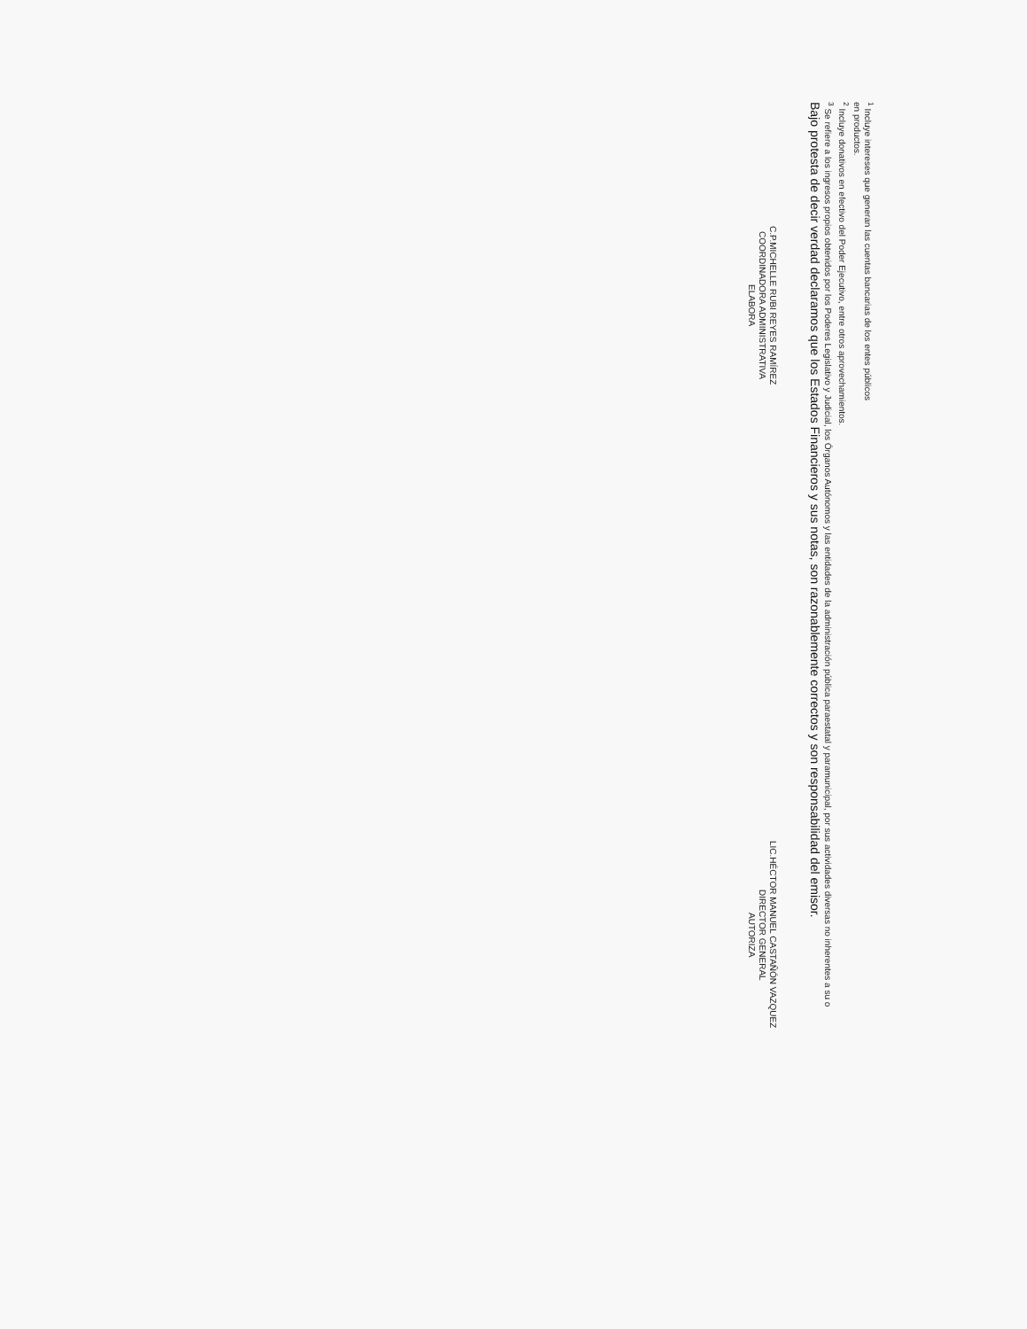<sup>1</sup> Incluye intereses que generan las cuentas bancarias de los entes públicos
en productos.
<sup>2</sup> Incluye donativos en efectivo del Poder Ejecutivo, entre otros aprovechamientos.
<sup>3</sup> Se refiere a los ingresos propios obtenidos por los Poderes Legislativo y Judicial, los Órganos Autónomos y las entidades de la administración pública paraestatal y paramunicipal, por sus actividades diversas no inherentes a su o
Bajo protesta de decir verdad declaramos que los Estados Financieros y sus notas, son razonablemente correctos y son responsabilidad del emisor.
C.P.MICHELLE RUBI REYES RAMÍREZ
COORDINADORA ADMINISTRATIVA
ELABORA
LIC.HÉCTOR MANUEL CASTAÑÓN VAZQUEZ
DIRECTOR GENERAL
AUTORIZA